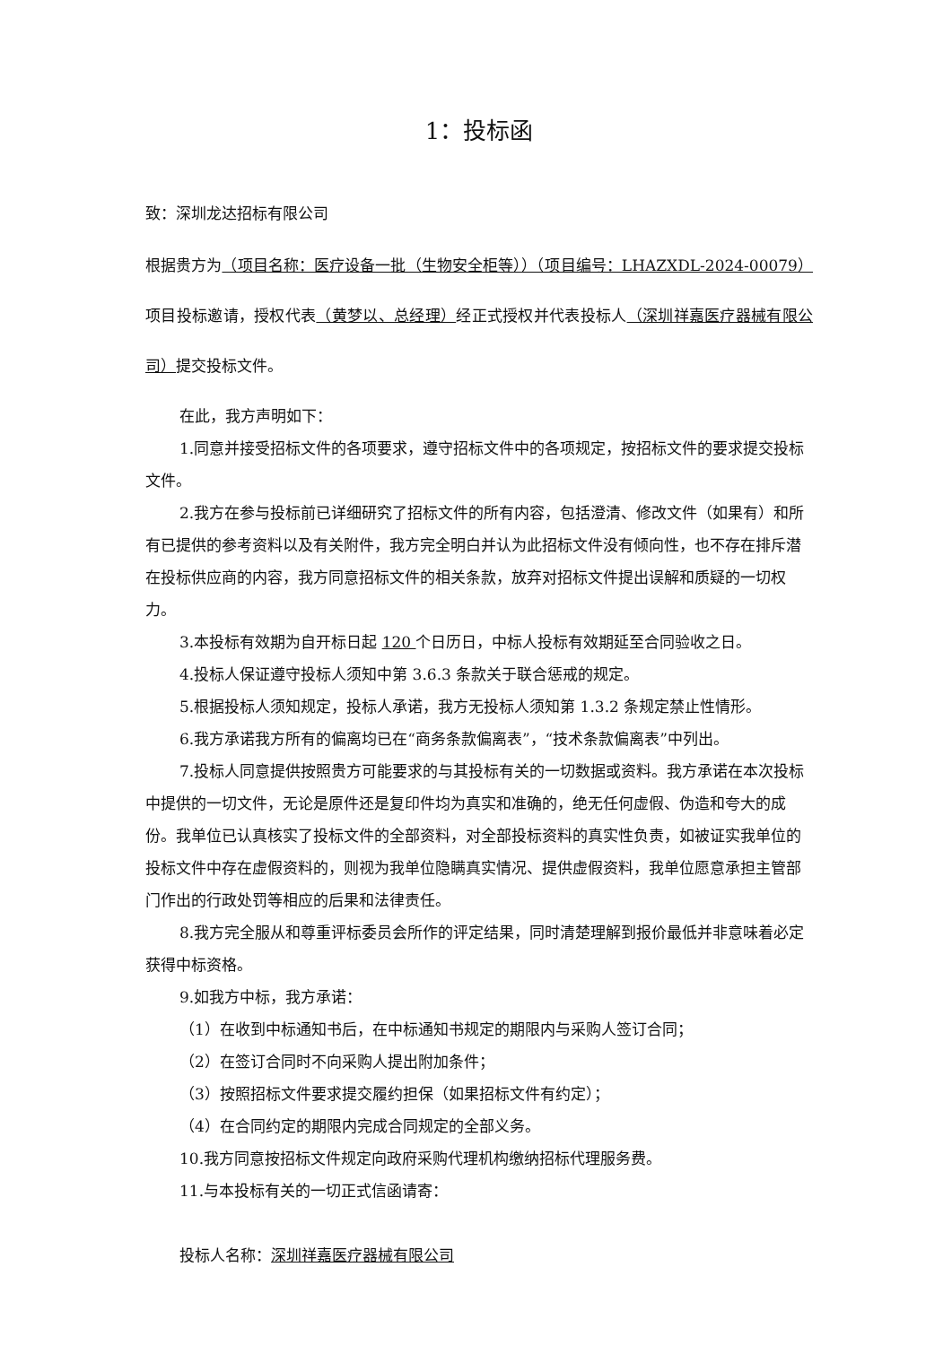1：投标函
致：深圳龙达招标有限公司
根据贵方为（项目名称：医疗设备一批（生物安全柜等））（项目编号：LHAZXDL-2024-00079）项目投标邀请，授权代表（黄梦以、总经理）经正式授权并代表投标人（深圳祥嘉医疗器械有限公司）提交投标文件。
在此，我方声明如下：
1.同意并接受招标文件的各项要求，遵守招标文件中的各项规定，按招标文件的要求提交投标文件。
2.我方在参与投标前已详细研究了招标文件的所有内容，包括澄清、修改文件（如果有）和所有已提供的参考资料以及有关附件，我方完全明白并认为此招标文件没有倾向性，也不存在排斥潜在投标供应商的内容，我方同意招标文件的相关条款，放弃对招标文件提出误解和质疑的一切权力。
3.本投标有效期为自开标日起 120 个日历日，中标人投标有效期延至合同验收之日。
4.投标人保证遵守投标人须知中第 3.6.3 条款关于联合惩戒的规定。
5.根据投标人须知规定，投标人承诺，我方无投标人须知第 1.3.2 条规定禁止性情形。
6.我方承诺我方所有的偏离均已在“商务条款偏离表”，“技术条款偏离表”中列出。
7.投标人同意提供按照贵方可能要求的与其投标有关的一切数据或资料。我方承诺在本次投标中提供的一切文件，无论是原件还是复印件均为真实和准确的，绝无任何虚假、伪造和夸大的成份。我单位已认真核实了投标文件的全部资料，对全部投标资料的真实性负责，如被证实我单位的投标文件中存在虚假资料的，则视为我单位隐瞒真实情况、提供虚假资料，我单位愿意承担主管部门作出的行政处罚等相应的后果和法律责任。
8.我方完全服从和尊重评标委员会所作的评定结果，同时清楚理解到报价最低并非意味着必定获得中标资格。
9.如我方中标，我方承诺：
（1）在收到中标通知书后，在中标通知书规定的期限内与采购人签订合同；
（2）在签订合同时不向采购人提出附加条件；
（3）按照招标文件要求提交履约担保（如果招标文件有约定）；
（4）在合同约定的期限内完成合同规定的全部义务。
10.我方同意按招标文件规定向政府采购代理机构缴纳招标代理服务费。
11.与本投标有关的一切正式信函请寄：
投标人名称：深圳祥嘉医疗器械有限公司